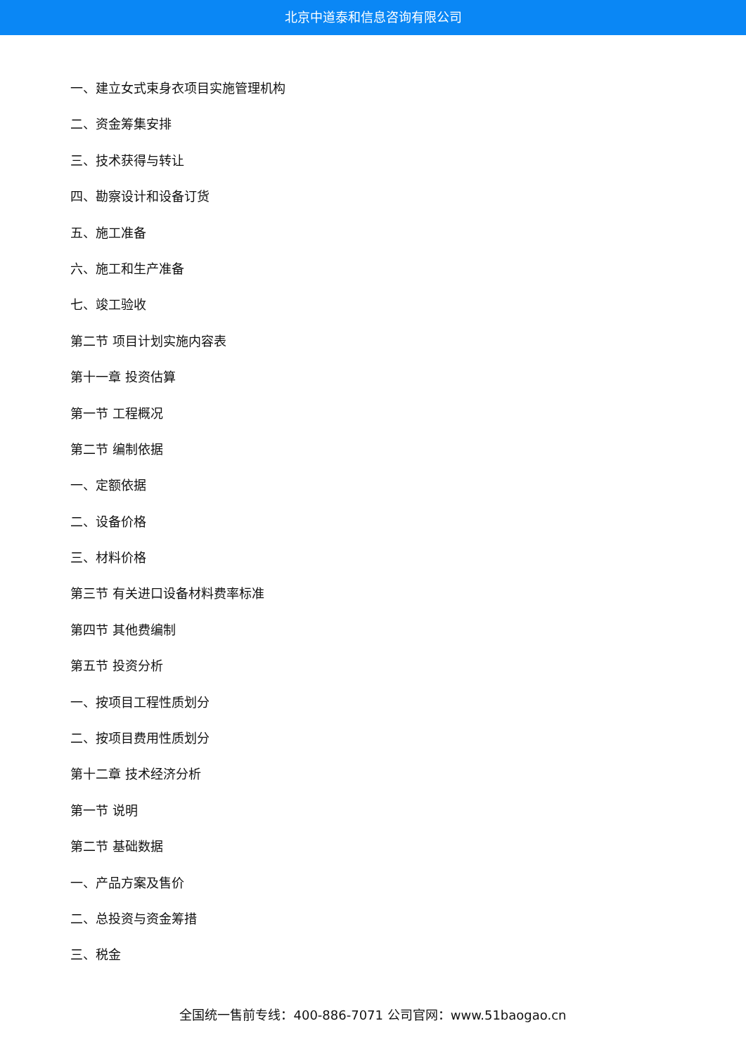北京中道泰和信息咨询有限公司
一、建立女式束身衣项目实施管理机构
二、资金筹集安排
三、技术获得与转让
四、勘察设计和设备订货
五、施工准备
六、施工和生产准备
七、竣工验收
第二节 项目计划实施内容表
第十一章 投资估算
第一节 工程概况
第二节 编制依据
一、定额依据
二、设备价格
三、材料价格
第三节 有关进口设备材料费率标准
第四节 其他费编制
第五节 投资分析
一、按项目工程性质划分
二、按项目费用性质划分
第十二章 技术经济分析
第一节 说明
第二节 基础数据
一、产品方案及售价
二、总投资与资金筹措
三、税金
全国统一售前专线：400-886-7071 公司官网：www.51baogao.cn